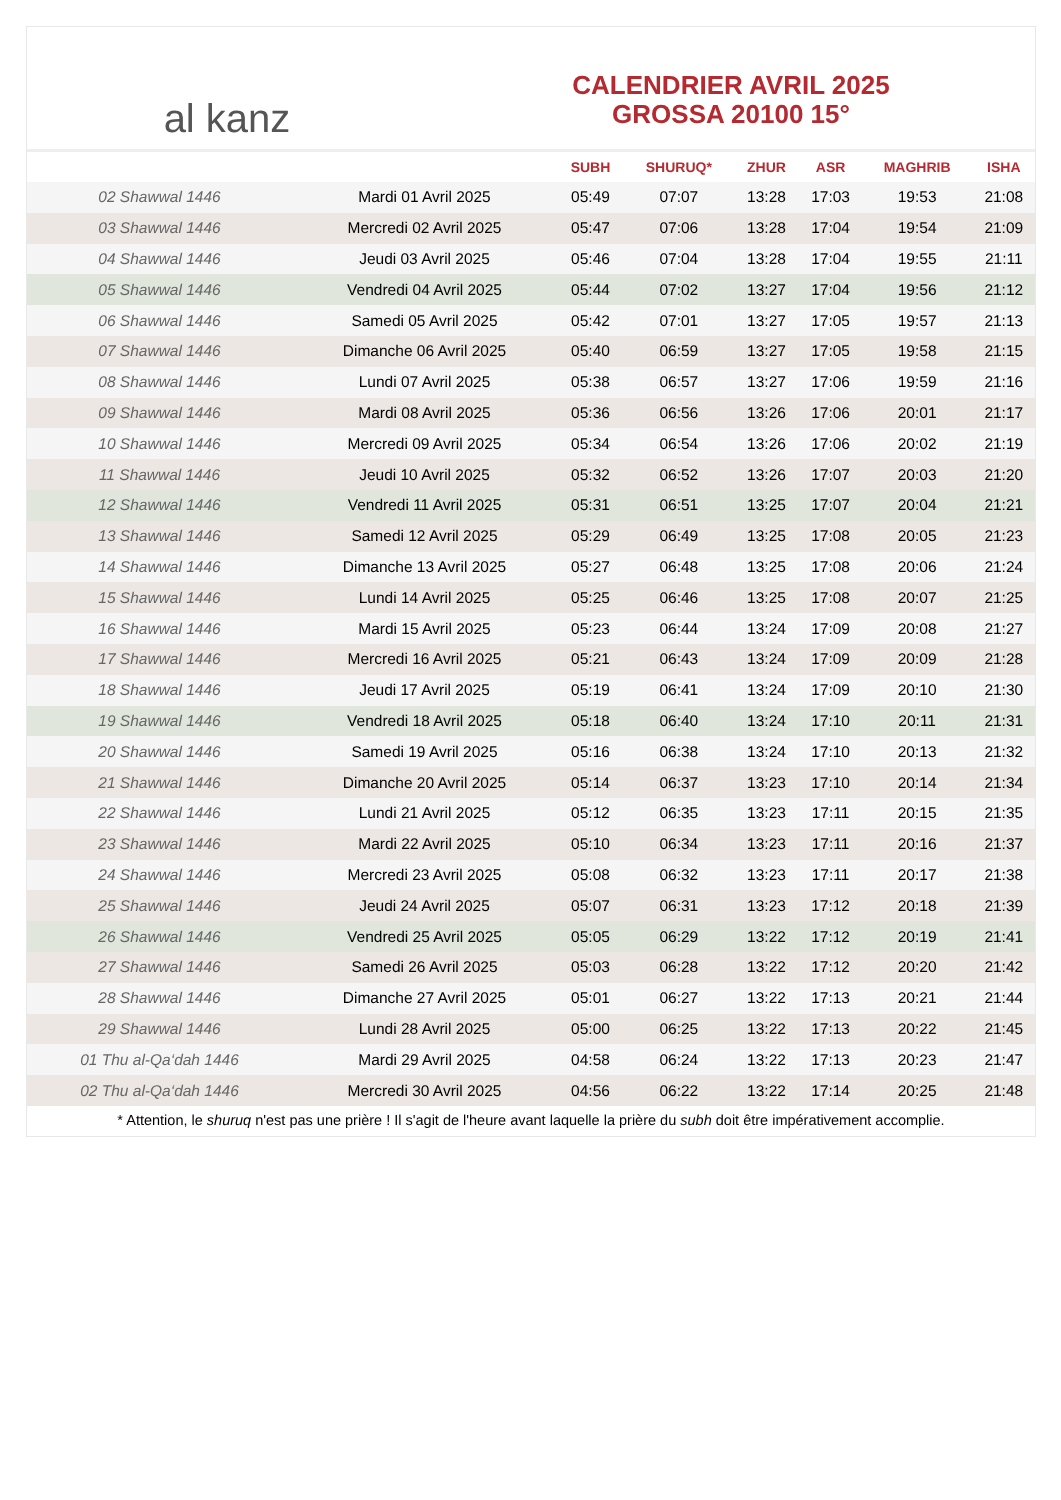al kanz
CALENDRIER AVRIL 2025
GROSSA 20100 15°
| | | SUBH | SHURUQ* | ZHUR | ASR | MAGHRIB | ISHA |
| --- | --- | --- | --- | --- | --- | --- | --- |
| 02 Shawwal 1446 | Mardi 01 Avril 2025 | 05:49 | 07:07 | 13:28 | 17:03 | 19:53 | 21:08 |
| 03 Shawwal 1446 | Mercredi 02 Avril 2025 | 05:47 | 07:06 | 13:28 | 17:04 | 19:54 | 21:09 |
| 04 Shawwal 1446 | Jeudi 03 Avril 2025 | 05:46 | 07:04 | 13:28 | 17:04 | 19:55 | 21:11 |
| 05 Shawwal 1446 | Vendredi 04 Avril 2025 | 05:44 | 07:02 | 13:27 | 17:04 | 19:56 | 21:12 |
| 06 Shawwal 1446 | Samedi 05 Avril 2025 | 05:42 | 07:01 | 13:27 | 17:05 | 19:57 | 21:13 |
| 07 Shawwal 1446 | Dimanche 06 Avril 2025 | 05:40 | 06:59 | 13:27 | 17:05 | 19:58 | 21:15 |
| 08 Shawwal 1446 | Lundi 07 Avril 2025 | 05:38 | 06:57 | 13:27 | 17:06 | 19:59 | 21:16 |
| 09 Shawwal 1446 | Mardi 08 Avril 2025 | 05:36 | 06:56 | 13:26 | 17:06 | 20:01 | 21:17 |
| 10 Shawwal 1446 | Mercredi 09 Avril 2025 | 05:34 | 06:54 | 13:26 | 17:06 | 20:02 | 21:19 |
| 11 Shawwal 1446 | Jeudi 10 Avril 2025 | 05:32 | 06:52 | 13:26 | 17:07 | 20:03 | 21:20 |
| 12 Shawwal 1446 | Vendredi 11 Avril 2025 | 05:31 | 06:51 | 13:25 | 17:07 | 20:04 | 21:21 |
| 13 Shawwal 1446 | Samedi 12 Avril 2025 | 05:29 | 06:49 | 13:25 | 17:08 | 20:05 | 21:23 |
| 14 Shawwal 1446 | Dimanche 13 Avril 2025 | 05:27 | 06:48 | 13:25 | 17:08 | 20:06 | 21:24 |
| 15 Shawwal 1446 | Lundi 14 Avril 2025 | 05:25 | 06:46 | 13:25 | 17:08 | 20:07 | 21:25 |
| 16 Shawwal 1446 | Mardi 15 Avril 2025 | 05:23 | 06:44 | 13:24 | 17:09 | 20:08 | 21:27 |
| 17 Shawwal 1446 | Mercredi 16 Avril 2025 | 05:21 | 06:43 | 13:24 | 17:09 | 20:09 | 21:28 |
| 18 Shawwal 1446 | Jeudi 17 Avril 2025 | 05:19 | 06:41 | 13:24 | 17:09 | 20:10 | 21:30 |
| 19 Shawwal 1446 | Vendredi 18 Avril 2025 | 05:18 | 06:40 | 13:24 | 17:10 | 20:11 | 21:31 |
| 20 Shawwal 1446 | Samedi 19 Avril 2025 | 05:16 | 06:38 | 13:24 | 17:10 | 20:13 | 21:32 |
| 21 Shawwal 1446 | Dimanche 20 Avril 2025 | 05:14 | 06:37 | 13:23 | 17:10 | 20:14 | 21:34 |
| 22 Shawwal 1446 | Lundi 21 Avril 2025 | 05:12 | 06:35 | 13:23 | 17:11 | 20:15 | 21:35 |
| 23 Shawwal 1446 | Mardi 22 Avril 2025 | 05:10 | 06:34 | 13:23 | 17:11 | 20:16 | 21:37 |
| 24 Shawwal 1446 | Mercredi 23 Avril 2025 | 05:08 | 06:32 | 13:23 | 17:11 | 20:17 | 21:38 |
| 25 Shawwal 1446 | Jeudi 24 Avril 2025 | 05:07 | 06:31 | 13:23 | 17:12 | 20:18 | 21:39 |
| 26 Shawwal 1446 | Vendredi 25 Avril 2025 | 05:05 | 06:29 | 13:22 | 17:12 | 20:19 | 21:41 |
| 27 Shawwal 1446 | Samedi 26 Avril 2025 | 05:03 | 06:28 | 13:22 | 17:12 | 20:20 | 21:42 |
| 28 Shawwal 1446 | Dimanche 27 Avril 2025 | 05:01 | 06:27 | 13:22 | 17:13 | 20:21 | 21:44 |
| 29 Shawwal 1446 | Lundi 28 Avril 2025 | 05:00 | 06:25 | 13:22 | 17:13 | 20:22 | 21:45 |
| 01 Thu al-Qa‘dah 1446 | Mardi 29 Avril 2025 | 04:58 | 06:24 | 13:22 | 17:13 | 20:23 | 21:47 |
| 02 Thu al-Qa‘dah 1446 | Mercredi 30 Avril 2025 | 04:56 | 06:22 | 13:22 | 17:14 | 20:25 | 21:48 |
* Attention, le shuruq n'est pas une prière ! Il s'agit de l'heure avant laquelle la prière du subh doit être impérativement accomplie.